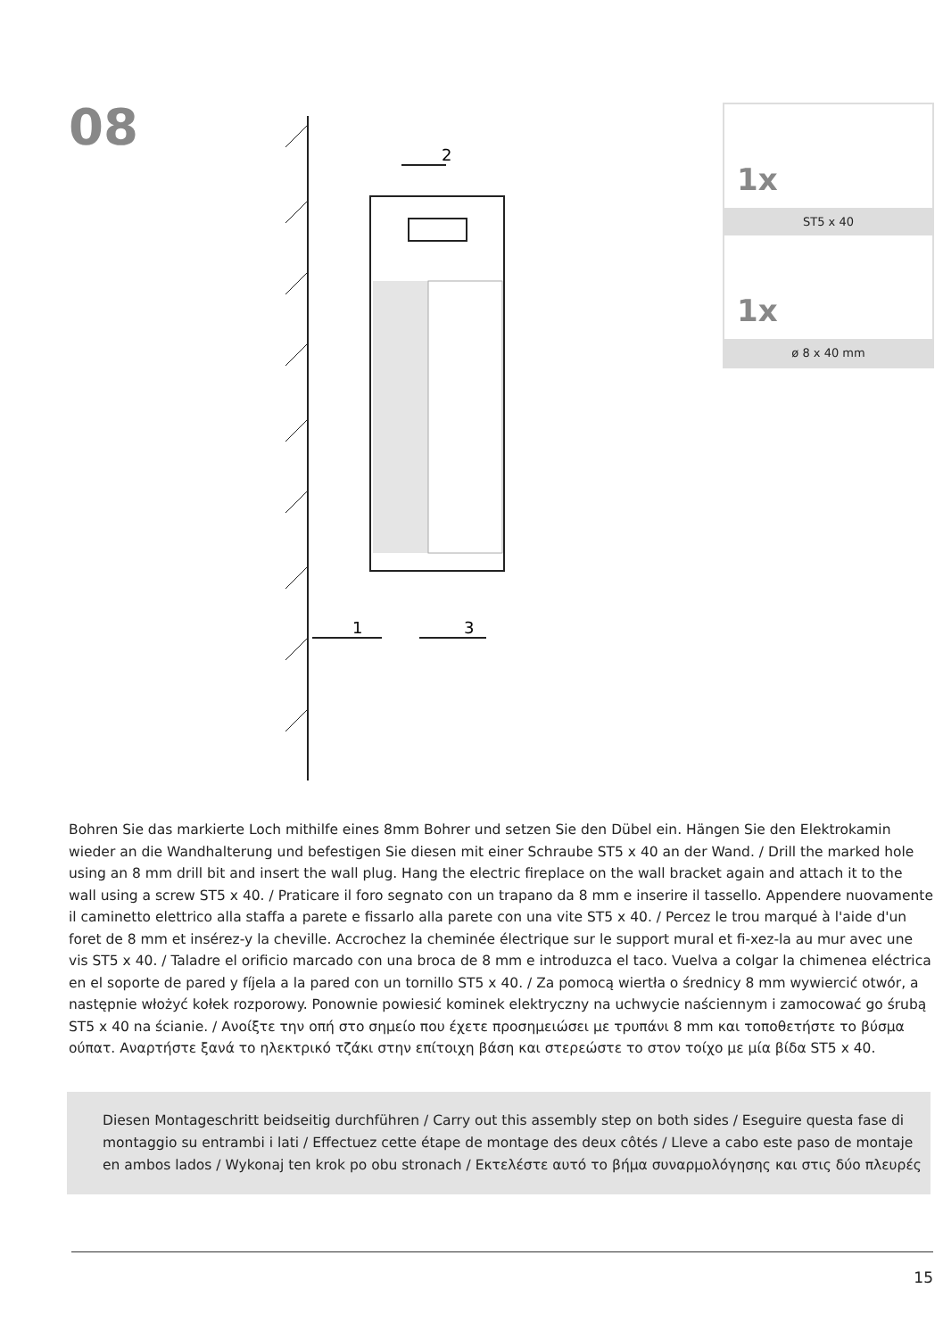08
2
1
3
1x
ST5 x 40
1x
ø 8 x 40 mm
Bohren Sie das markierte Loch mithilfe eines 8mm Bohrer und setzen Sie den Dübel ein. Hängen Sie den Elektrokamin wieder an die Wandhalterung und befestigen Sie diesen mit einer Schraube ST5 x 40 an der Wand. / Drill the marked hole using an 8 mm drill bit and insert the wall plug. Hang the electric fireplace on the wall bracket again and attach it to the wall using a screw ST5 x 40. / Praticare il foro segnato con un trapano da 8 mm e inserire il tassello. Appendere nuovamente il caminetto elettrico alla staffa a parete e fissarlo alla parete con una vite ST5 x 40. / Percez le trou marqué à l'aide d'un foret de 8 mm et insérez-y la cheville. Accrochez la cheminée électrique sur le support mural et fi-xez-la au mur avec une vis ST5 x 40. / Taladre el orificio marcado con una broca de 8 mm e introduzca el taco. Vuelva a colgar la chimenea eléctrica en el soporte de pared y fíjela a la pared con un tornillo ST5 x 40. / Za pomocą wiertła o średnicy 8 mm wywiercić otwór, a następnie włożyć kołek rozporowy. Ponownie powiesić kominek elektryczny na uchwycie naściennym i zamocować go śrubą ST5 x 40 na ścianie. / Ανοίξτε την οπή στο σημείο που έχετε προσημειώσει με τρυπάνι 8 mm και τοποθετήστε το βύσμα ούπατ. Αναρτήστε ξανά το ηλεκτρικό τζάκι στην επίτοιχη βάση και στερεώστε το στον τοίχο με μία βίδα ST5 x 40.
Diesen Montageschritt beidseitig durchführen / Carry out this assembly step on both sides / Eseguire questa fase di montaggio su entrambi i lati / Effectuez cette étape de montage des deux côtés / Lleve a cabo este paso de montaje en ambos lados / Wykonaj ten krok po obu stronach / Εκτελέστε αυτό το βήμα συναρμολόγησης και στις δύο πλευρές
15